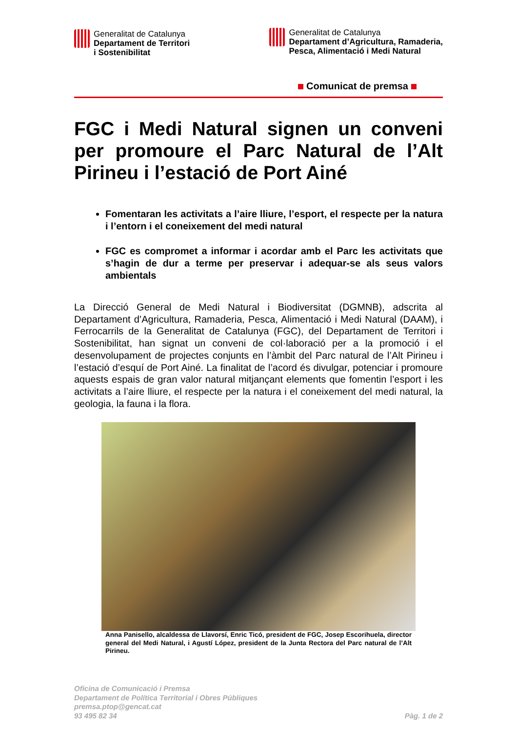Generalitat de Catalunya
Departament de Territori
i Sostenibilitat
Generalitat de Catalunya
Departament d’Agricultura, Ramaderia,
Pesca, Alimentació i Medi Natural
Comunicat de premsa
FGC i Medi Natural signen un conveni per promoure el Parc Natural de l’Alt Pirineu i l’estació de Port Ainé
Fomentaran les activitats a l’aire lliure, l’esport, el respecte per la natura i l’entorn i el coneixement del medi natural
FGC es compromet a informar i acordar amb el Parc les activitats que s’hagin de dur a terme per preservar i adequar-se als seus valors ambientals
La Direcció General de Medi Natural i Biodiversitat (DGMNB), adscrita al Departament d’Agricultura, Ramaderia, Pesca, Alimentació i Medi Natural (DAAM), i Ferrocarrils de la Generalitat de Catalunya (FGC), del Departament de Territori i Sostenibilitat, han signat un conveni de col·laboració per a la promoció i el desenvolupament de projectes conjunts en l’àmbit del Parc natural de l’Alt Pirineu i l’estació d’esquí de Port Ainé. La finalitat de l’acord és divulgar, potenciar i promoure aquests espais de gran valor natural mitjançant elements que fomentin l’esport i les activitats a l’aire lliure, el respecte per la natura i el coneixement del medi natural, la geologia, la fauna i la flora.
Anna Panisello, alcaldessa de Llavorsí, Enric Ticó, president de FGC, Josep Escorihuela, director general del Medi Natural, i Agustí López, president de la Junta Rectora del Parc natural de l’Alt Pirineu.
Oficina de Comunicació i Premsa
Departament de Política Territorial i Obres Públiques
premsa.ptop@gencat.cat
93 495 82 34
Pàg. 1 de 2